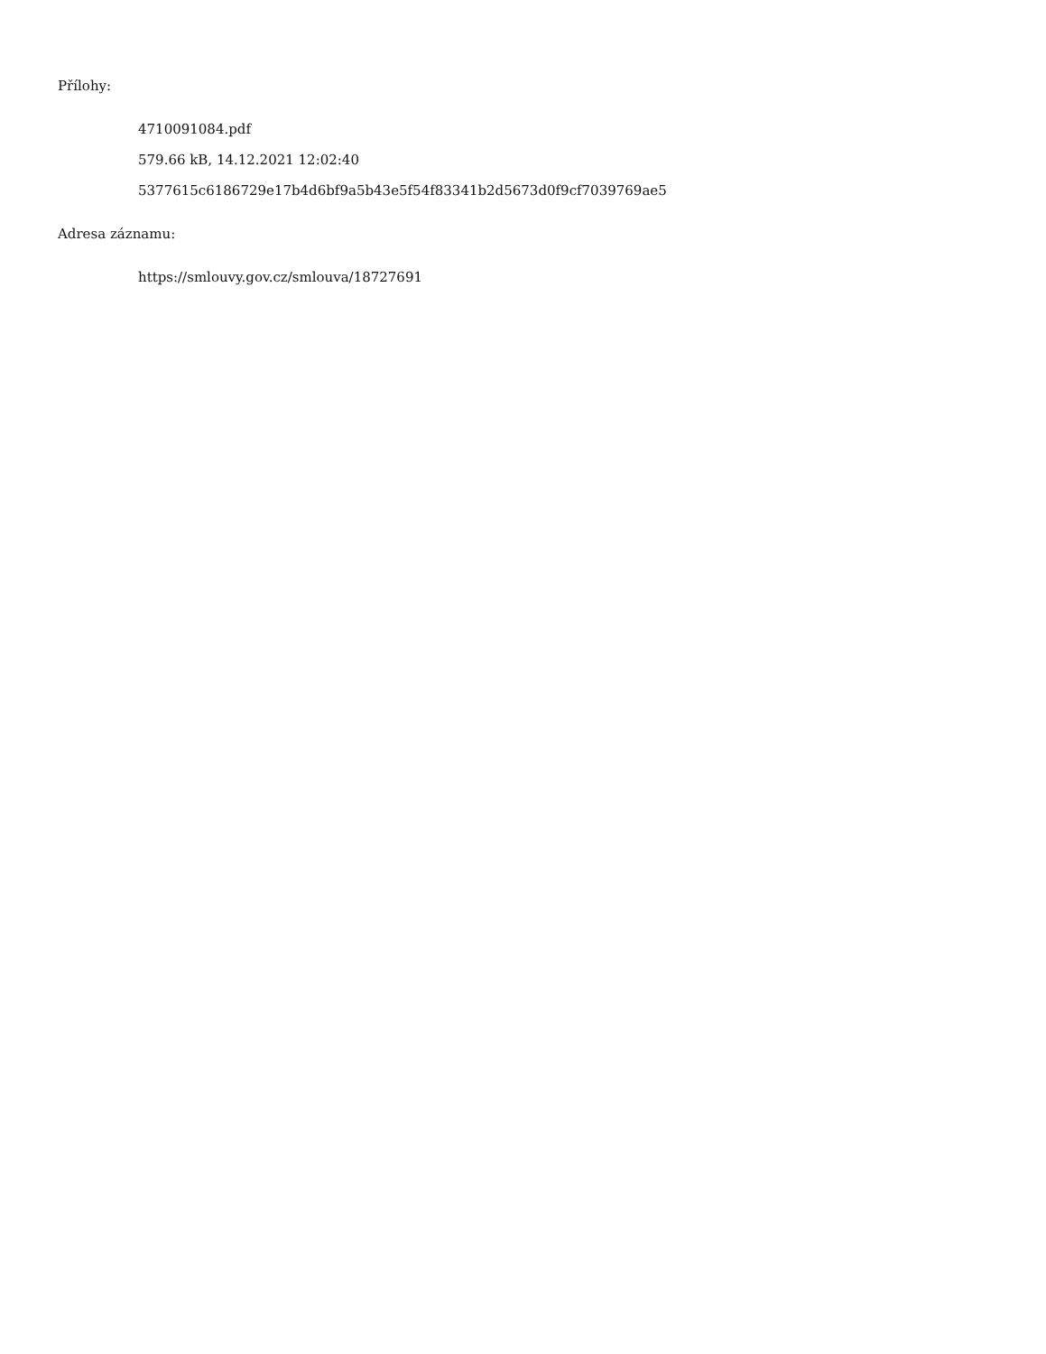Přílohy:
4710091084.pdf
579.66 kB, 14.12.2021 12:02:40
5377615c6186729e17b4d6bf9a5b43e5f54f83341b2d5673d0f9cf7039769ae5
Adresa záznamu:
https://smlouvy.gov.cz/smlouva/18727691